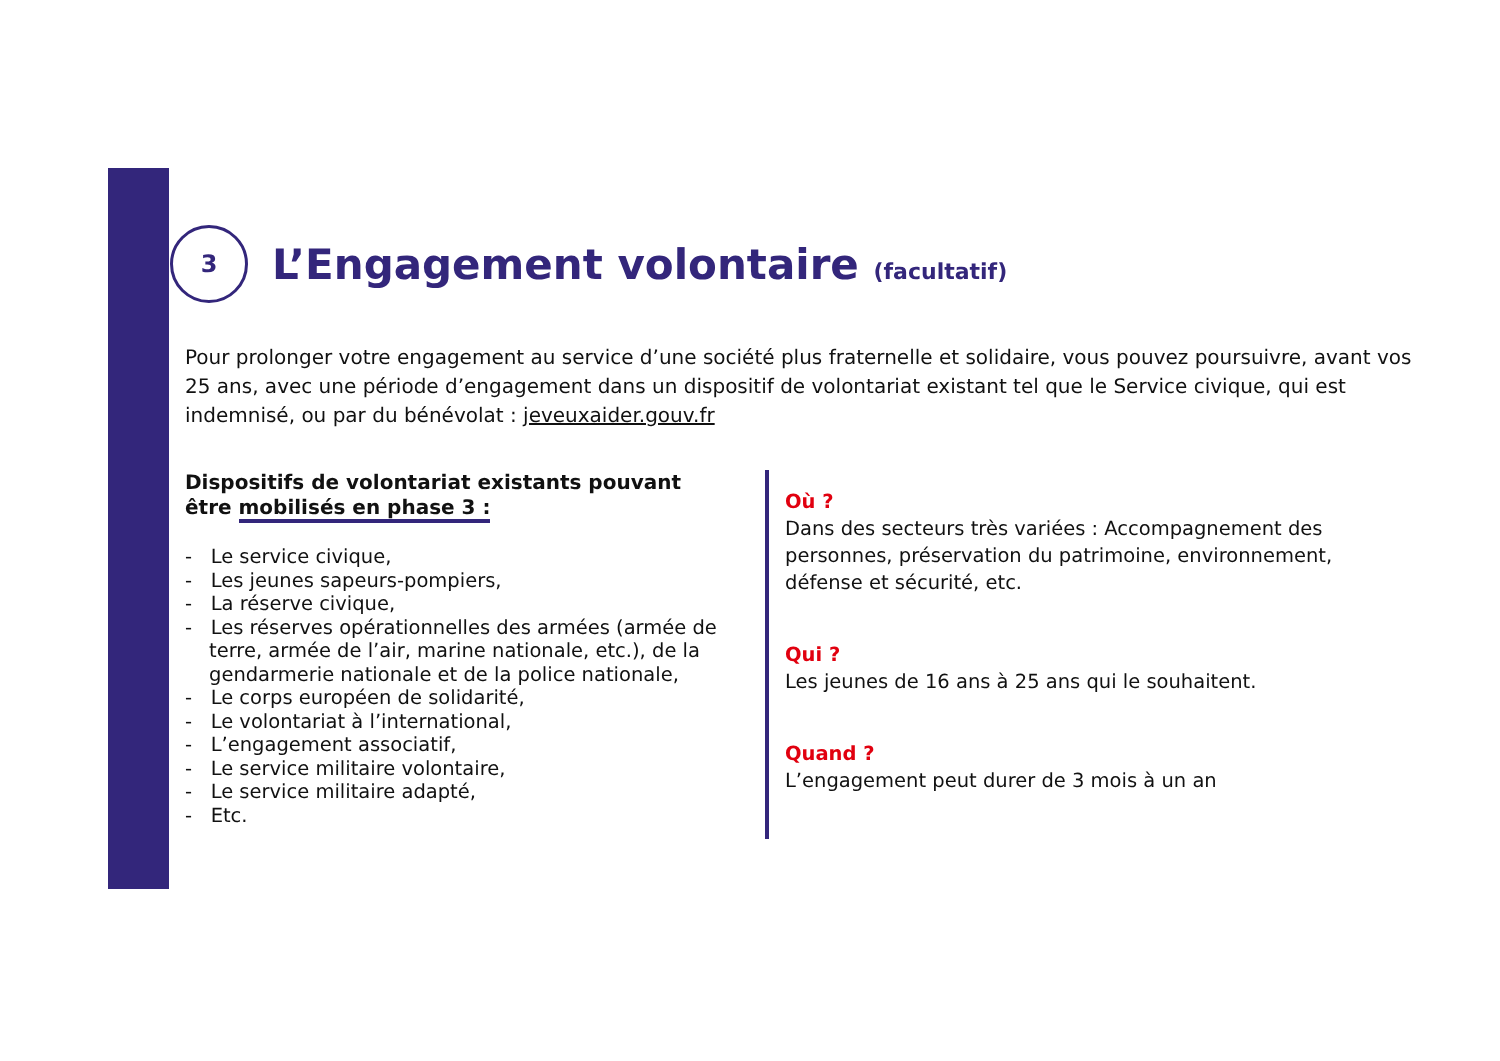3
L’Engagement volontaire (facultatif)
Pour prolonger votre engagement au service d’une société plus fraternelle et solidaire, vous pouvez poursuivre, avant vos 25 ans, avec une période d’engagement dans un dispositif de volontariat existant tel que le Service civique, qui est indemnisé, ou par du bénévolat : jeveuxaider.gouv.fr
Dispositifs de volontariat existants pouvant être mobilisés en phase 3 :
- Le service civique,
- Les jeunes sapeurs-pompiers,
- La réserve civique,
- Les réserves opérationnelles des armées (armée de terre, armée de l’air, marine nationale, etc.), de la gendarmerie nationale et de la police nationale,
- Le corps européen de solidarité,
- Le volontariat à l’international,
- L’engagement associatif,
- Le service militaire volontaire,
- Le service militaire adapté,
- Etc.
Où ?
Dans des secteurs très variées : Accompagnement des personnes, préservation du patrimoine, environnement, défense et sécurité, etc.
Qui ?
Les jeunes de 16 ans à 25 ans qui le souhaitent.
Quand ?
L’engagement peut durer de 3 mois à un an